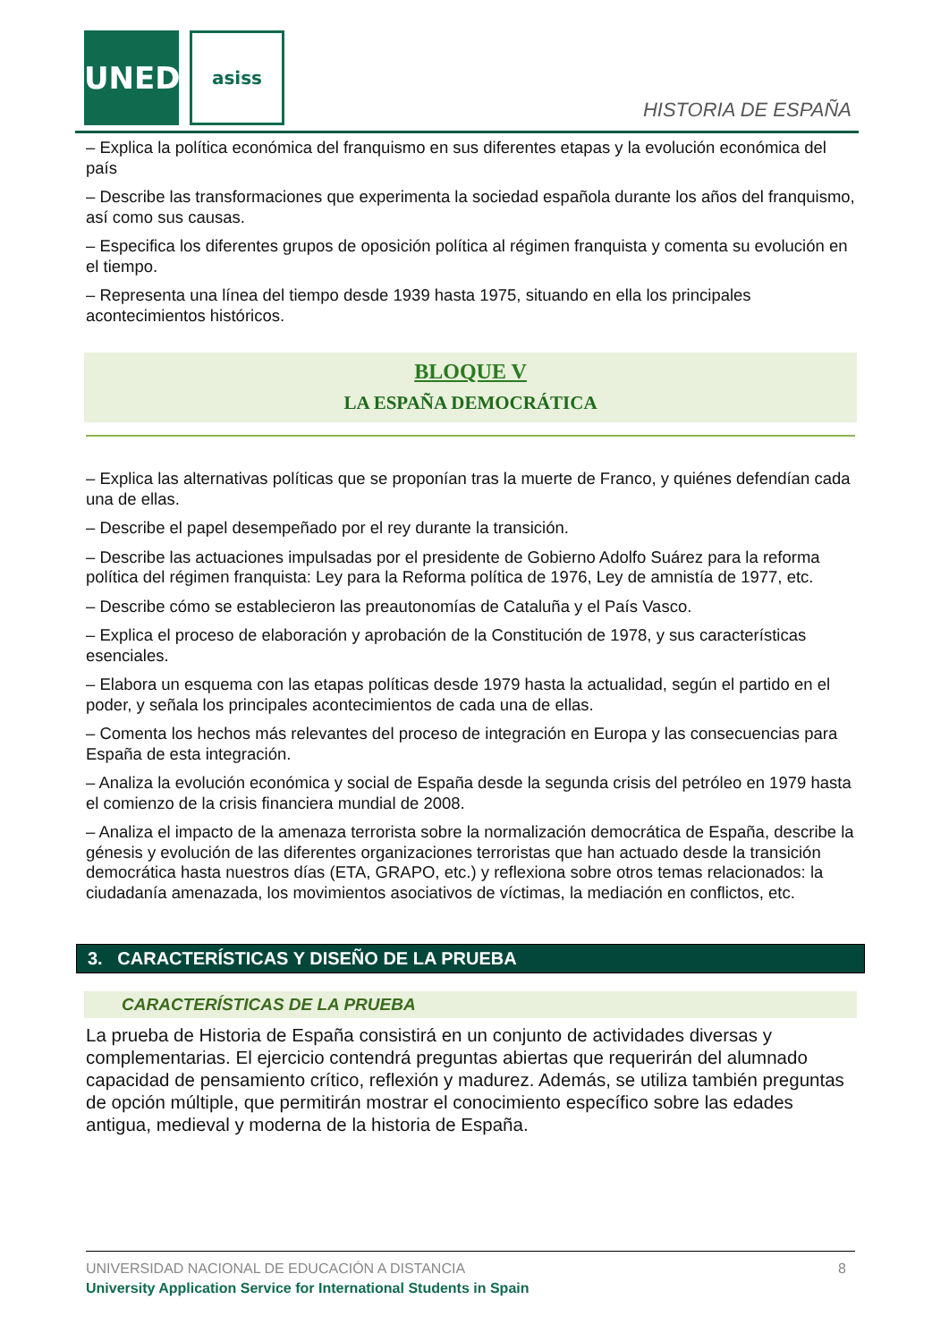UNED asiss
HISTORIA DE ESPAÑA
– Explica la política económica del franquismo en sus diferentes etapas y la evolución económica del país
– Describe las transformaciones que experimenta la sociedad española durante los años del franquismo, así como sus causas.
– Especifica los diferentes grupos de oposición política al régimen franquista y comenta su evolución en el tiempo.
– Representa una línea del tiempo desde 1939 hasta 1975, situando en ella los principales acontecimientos históricos.
BLOQUE V
LA ESPAÑA DEMOCRÁTICA
– Explica las alternativas políticas que se proponían tras la muerte de Franco, y quiénes defendían cada una de ellas.
– Describe el papel desempeñado por el rey durante la transición.
– Describe las actuaciones impulsadas por el presidente de Gobierno Adolfo Suárez para la reforma política del régimen franquista: Ley para la Reforma política de 1976, Ley de amnistía de 1977, etc.
– Describe cómo se establecieron las preautonomías de Cataluña y el País Vasco.
– Explica el proceso de elaboración y aprobación de la Constitución de 1978, y sus características esenciales.
– Elabora un esquema con las etapas políticas desde 1979 hasta la actualidad, según el partido en el poder, y señala los principales acontecimientos de cada una de ellas.
– Comenta los hechos más relevantes del proceso de integración en Europa y las consecuencias para España de esta integración.
– Analiza la evolución económica y social de España desde la segunda crisis del petróleo en 1979 hasta el comienzo de la crisis financiera mundial de 2008.
– Analiza el impacto de la amenaza terrorista sobre la normalización democrática de España, describe la génesis y evolución de las diferentes organizaciones terroristas que han actuado desde la transición democrática hasta nuestros días (ETA, GRAPO, etc.) y reflexiona sobre otros temas relacionados: la ciudadanía amenazada, los movimientos asociativos de víctimas, la mediación en conflictos, etc.
3. CARACTERÍSTICAS Y DISEÑO DE LA PRUEBA
CARACTERÍSTICAS DE LA PRUEBA
La prueba de Historia de España consistirá en un conjunto de actividades diversas y complementarias. El ejercicio contendrá preguntas abiertas que requerirán del alumnado capacidad de pensamiento crítico, reflexión y madurez. Además, se utiliza también preguntas de opción múltiple, que permitirán mostrar el conocimiento específico sobre las edades antigua, medieval y moderna de la historia de España.
UNIVERSIDAD NACIONAL DE EDUCACIÓN A DISTANCIA
University Application Service for International Students in Spain
8